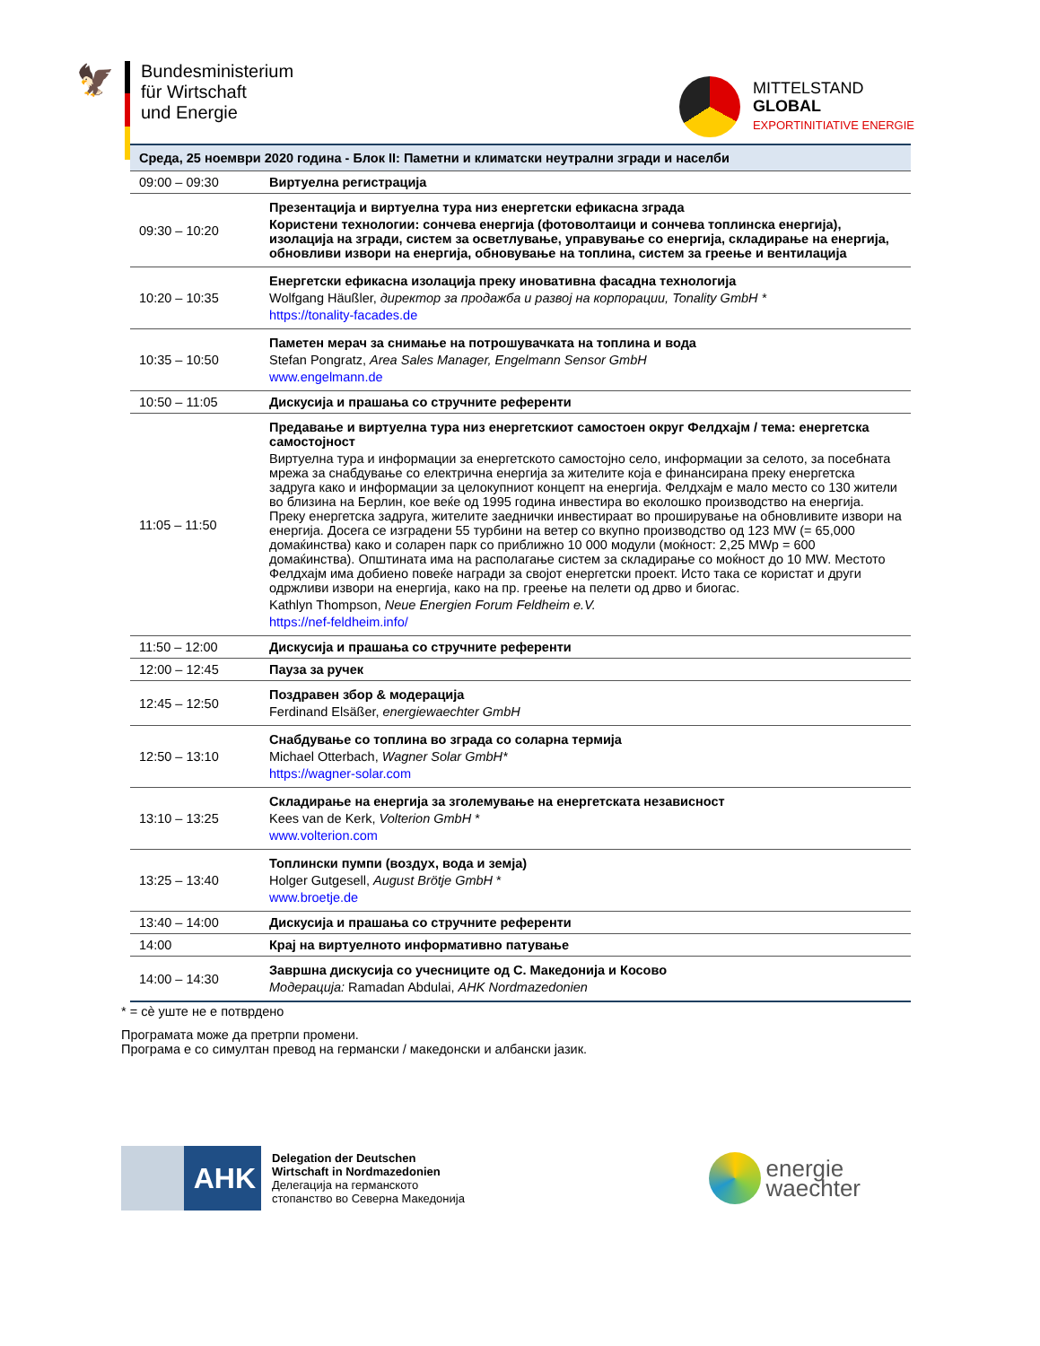🦅
Bundesministerium
für Wirtschaft
und Energie
MITTELSTAND
GLOBAL
EXPORTINITIATIVE ENERGIE
| Среда, 25 ноември 2020 година - Блок II: Паметни и климатски неутрални згради и населби | |
| --- | --- |
| 09:00 – 09:30 | Виртуелна регистрација |
| 09:30 – 10:20 | Презентација и виртуелна тура низ енергетски ефикасна зграда Користени технологии: сончева енергија (фотоволтаици и сончева топлинска енергија), изолација на згради, систем за осветлување, управување со енергија, складирање на енергија, обновливи извори на енергија, обновување на топлина, систем за греење и вентилација |
| 10:20 – 10:35 | Енергетски ефикасна изолација преку иновативна фасадна технологија Wolfgang Häußler, директор за продажба и развој на корпорации, Tonality GmbH * https://tonality-facades.de |
| 10:35 – 10:50 | Паметен мерач за снимање на потрошувачката на топлина и вода Stefan Pongratz, Area Sales Manager, Engelmann Sensor GmbH www.engelmann.de |
| 10:50 – 11:05 | Дискусија и прашања со стручните референти |
| 11:05 – 11:50 | Предавање и виртуелна тура низ енергетскиот самостоен округ Фелдхајм / тема: енергетска самостојност Виртуелна тура и информации за енергетското самостојно село, информации за селото, за посебната мрежа за снабдување со електрична енергија за жителите која е финансирана преку енергетска задруга како и информации за целокупниот концепт на енергија. Фелдхајм е мало место со 130 жители во близина на Берлин, кое веќе од 1995 година инвестира во еколошко производство на енергија. Преку енергетска задруга, жителите заеднички инвестираат во проширување на обновливите извори на енергија. Досега се изградени 55 турбини на ветер со вкупно производство од 123 MW (= 65,000 домаќинства) како и соларен парк со приближно 10 000 модули (моќност: 2,25 MWp = 600 домаќинства). Општината има на располагање систем за складирање со моќност до 10 MW. Местото Фелдхајм има добиено повеќе награди за својот енергетски проект. Исто така се користат и други одржливи извори на енергија, како на пр. греење на пелети од дрво и биогас. Kathlyn Thompson, Neue Energien Forum Feldheim e.V. https://nef-feldheim.info/ |
| 11:50 – 12:00 | Дискусија и прашања со стручните референти |
| 12:00 – 12:45 | Пауза за ручек |
| 12:45 – 12:50 | Поздравен збор & модерација Ferdinand Elsäßer, energiewaechter GmbH |
| 12:50 – 13:10 | Снабдување со топлина во зграда со соларна термија Michael Otterbach, Wagner Solar GmbH* https://wagner-solar.com |
| 13:10 – 13:25 | Складирање на енергија за зголемување на енергетската независност Kees van de Kerk, Volterion GmbH * www.volterion.com |
| 13:25 – 13:40 | Топлински пумпи (воздух, вода и земја) Holger Gutgesell, August Brötje GmbH * www.broetje.de |
| 13:40 – 14:00 | Дискусија и прашања со стручните референти |
| 14:00 | Крај на виртуелното информативно патување |
| 14:00 – 14:30 | Завршна дискусија со учесниците од С. Македонија и Косово Модерација: Ramadan Abdulai, AHK Nordmazedonien |
* = сè уште не е потврдено
Програмата може да претрпи промени.
Програма е со симултан превод на германски / македонски и албански јазик.
AHK
Delegation der Deutschen
Wirtschaft in Nordmazedonien
Делегација на германското
стопанство во Северна Македонија
energie
waechter